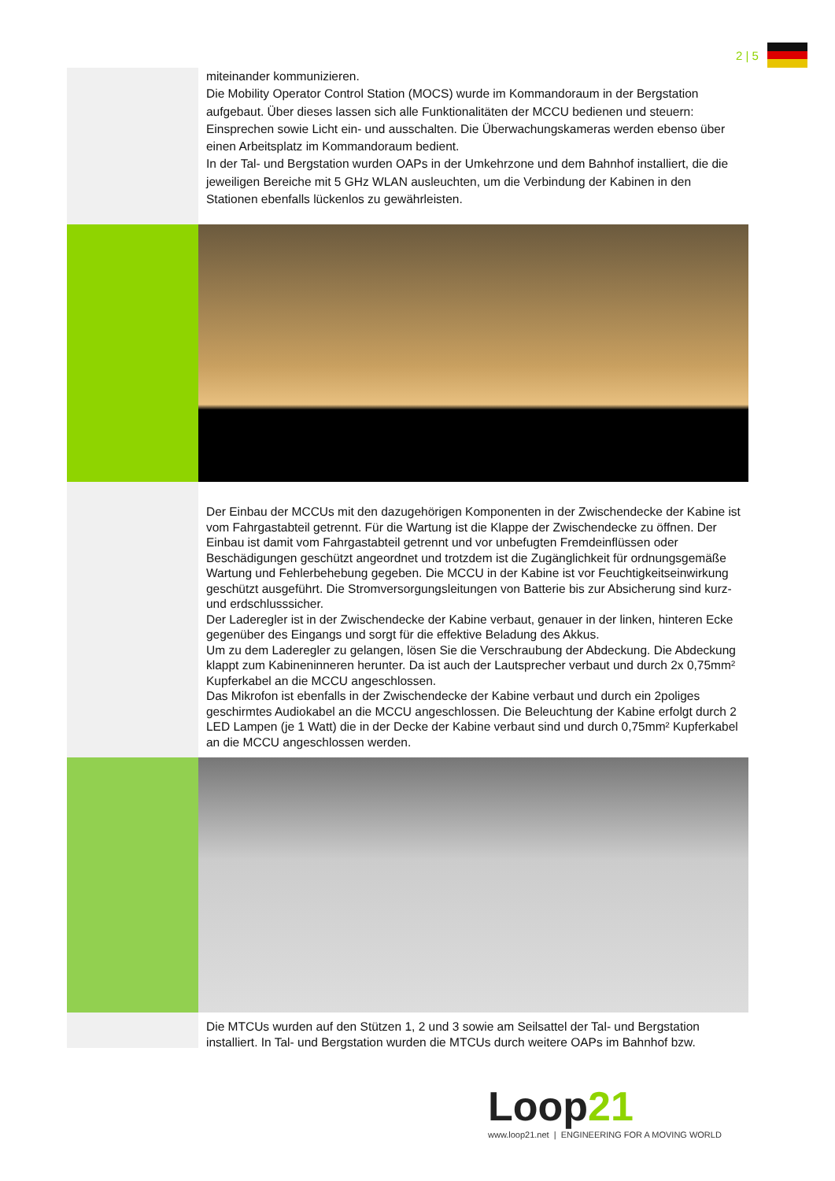2 | 5
miteinander kommunizieren.
Die Mobility Operator Control Station (MOCS) wurde im Kommandoraum in der Bergstation aufgebaut. Über dieses lassen sich alle Funktionalitäten der MCCU bedienen und steuern: Einsprechen sowie Licht ein- und ausschalten. Die Überwachungskameras werden ebenso über einen Arbeitsplatz im Kommandoraum bedient.
In der Tal- und Bergstation wurden OAPs in der Umkehrzone und dem Bahnhof installiert, die die jeweiligen Bereiche mit 5 GHz WLAN ausleuchten, um die Verbindung der Kabinen in den Stationen ebenfalls lückenlos zu gewährleisten.
Der Einbau der MCCUs mit den dazugehörigen Komponenten in der Zwischendecke der Kabine ist vom Fahrgastabteil getrennt. Für die Wartung ist die Klappe der Zwischendecke zu öffnen. Der Einbau ist damit vom Fahrgastabteil getrennt und vor unbefugten Fremdeinflüssen oder Beschädigungen geschützt angeordnet und trotzdem ist die Zugänglichkeit für ordnungsgemäße Wartung und Fehlerbehebung gegeben. Die MCCU in der Kabine ist vor Feuchtigkeitseinwirkung geschützt ausgeführt. Die Stromversorgungsleitungen von Batterie bis zur Absicherung sind kurz- und erdschlusssicher.
Der Laderegler ist in der Zwischendecke der Kabine verbaut, genauer in der linken, hinteren Ecke gegenüber des Eingangs und sorgt für die effektive Beladung des Akkus.
Um zu dem Laderegler zu gelangen, lösen Sie die Verschraubung der Abdeckung. Die Abdeckung klappt zum Kabineninneren herunter. Da ist auch der Lautsprecher verbaut und durch 2x 0,75mm² Kupferkabel an die MCCU angeschlossen.
Das Mikrofon ist ebenfalls in der Zwischendecke der Kabine verbaut und durch ein 2poliges geschirmtes Audiokabel an die MCCU angeschlossen. Die Beleuchtung der Kabine erfolgt durch 2 LED Lampen (je 1 Watt) die in der Decke der Kabine verbaut sind und durch 0,75mm² Kupferkabel an die MCCU angeschlossen werden.
Die MTCUs wurden auf den Stützen 1, 2 und 3 sowie am Seilsattel der Tal- und Bergstation installiert. In Tal- und Bergstation wurden die MTCUs durch weitere OAPs im Bahnhof bzw.
Loop 21
www.loop21.net | ENGINEERING FOR A MOVING WORLD